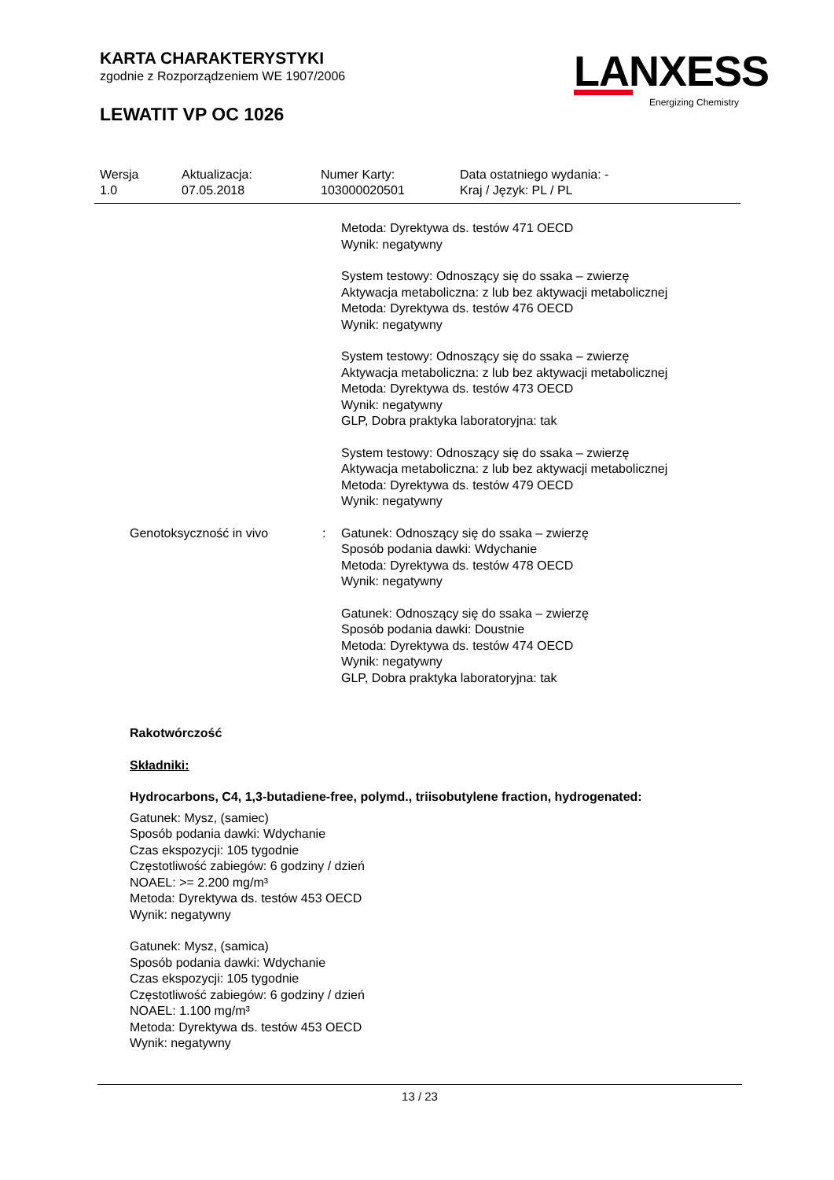KARTA CHARAKTERYSTYKI
zgodnie z Rozporządzeniem WE 1907/2006
LEWATIT VP OC 1026
LANXESS
Energizing Chemistry
| Wersja 1.0 | Aktualizacja: 07.05.2018 | Numer Karty: 103000020501 | Data ostatniego wydania: - Kraj / Język: PL / PL |
Metoda: Dyrektywa ds. testów 471 OECD
Wynik: negatywny
System testowy: Odnoszący się do ssaka – zwierzę
Aktywacja metaboliczna: z lub bez aktywacji metabolicznej
Metoda: Dyrektywa ds. testów 476 OECD
Wynik: negatywny
System testowy: Odnoszący się do ssaka – zwierzę
Aktywacja metaboliczna: z lub bez aktywacji metabolicznej
Metoda: Dyrektywa ds. testów 473 OECD
Wynik: negatywny
GLP, Dobra praktyka laboratoryjna: tak
System testowy: Odnoszący się do ssaka – zwierzę
Aktywacja metaboliczna: z lub bez aktywacji metabolicznej
Metoda: Dyrektywa ds. testów 479 OECD
Wynik: negatywny
Genotoksyczność in vivo : Gatunek: Odnoszący się do ssaka – zwierzę
Sposób podania dawki: Wdychanie
Metoda: Dyrektywa ds. testów 478 OECD
Wynik: negatywny
Gatunek: Odnoszący się do ssaka – zwierzę
Sposób podania dawki: Doustnie
Metoda: Dyrektywa ds. testów 474 OECD
Wynik: negatywny
GLP, Dobra praktyka laboratoryjna: tak
Rakotwórczość
Składniki:
Hydrocarbons, C4, 1,3-butadiene-free, polymd., triisobutylene fraction, hydrogenated:
Gatunek: Mysz, (samiec)
Sposób podania dawki: Wdychanie
Czas ekspozycji: 105 tygodnie
Częstotliwość zabiegów: 6 godziny / dzień
NOAEL: >= 2.200 mg/m³
Metoda: Dyrektywa ds. testów 453 OECD
Wynik: negatywny
Gatunek: Mysz, (samica)
Sposób podania dawki: Wdychanie
Czas ekspozycji: 105 tygodnie
Częstotliwość zabiegów: 6 godziny / dzień
NOAEL: 1.100 mg/m³
Metoda: Dyrektywa ds. testów 453 OECD
Wynik: negatywny
13 / 23